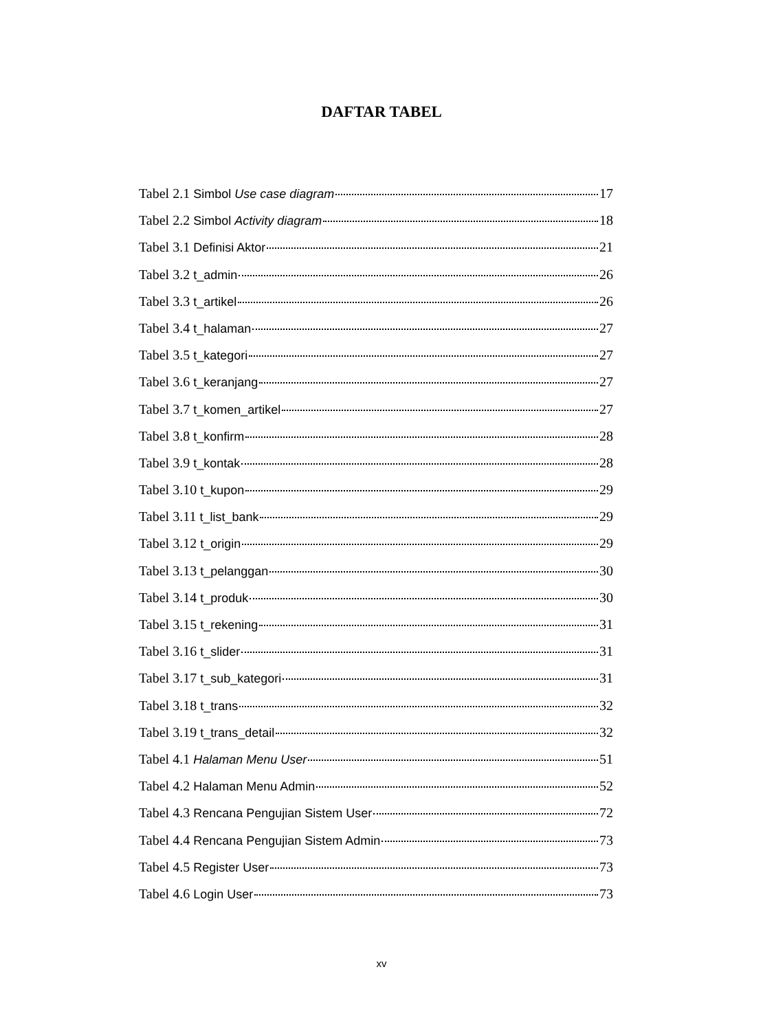DAFTAR TABEL
Tabel 2.1 Simbol Use case diagram 17
Tabel 2.2 Simbol Activity diagram 18
Tabel 3.1 Definisi Aktor 21
Tabel 3.2 t_admin 26
Tabel 3.3 t_artikel 26
Tabel 3.4 t_halaman 27
Tabel 3.5 t_kategori 27
Tabel 3.6 t_keranjang 27
Tabel 3.7 t_komen_artikel 27
Tabel 3.8 t_konfirm 28
Tabel 3.9 t_kontak 28
Tabel 3.10 t_kupon 29
Tabel 3.11 t_list_bank 29
Tabel 3.12 t_origin 29
Tabel 3.13 t_pelanggan 30
Tabel 3.14 t_produk 30
Tabel 3.15 t_rekening 31
Tabel 3.16 t_slider 31
Tabel 3.17 t_sub_kategori 31
Tabel 3.18 t_trans 32
Tabel 3.19 t_trans_detail 32
Tabel 4.1 Halaman Menu User 51
Tabel 4.2 Halaman Menu Admin 52
Tabel 4.3 Rencana Pengujian Sistem User 72
Tabel 4.4 Rencana Pengujian Sistem Admin 73
Tabel 4.5 Register User 73
Tabel 4.6 Login User 73
xv